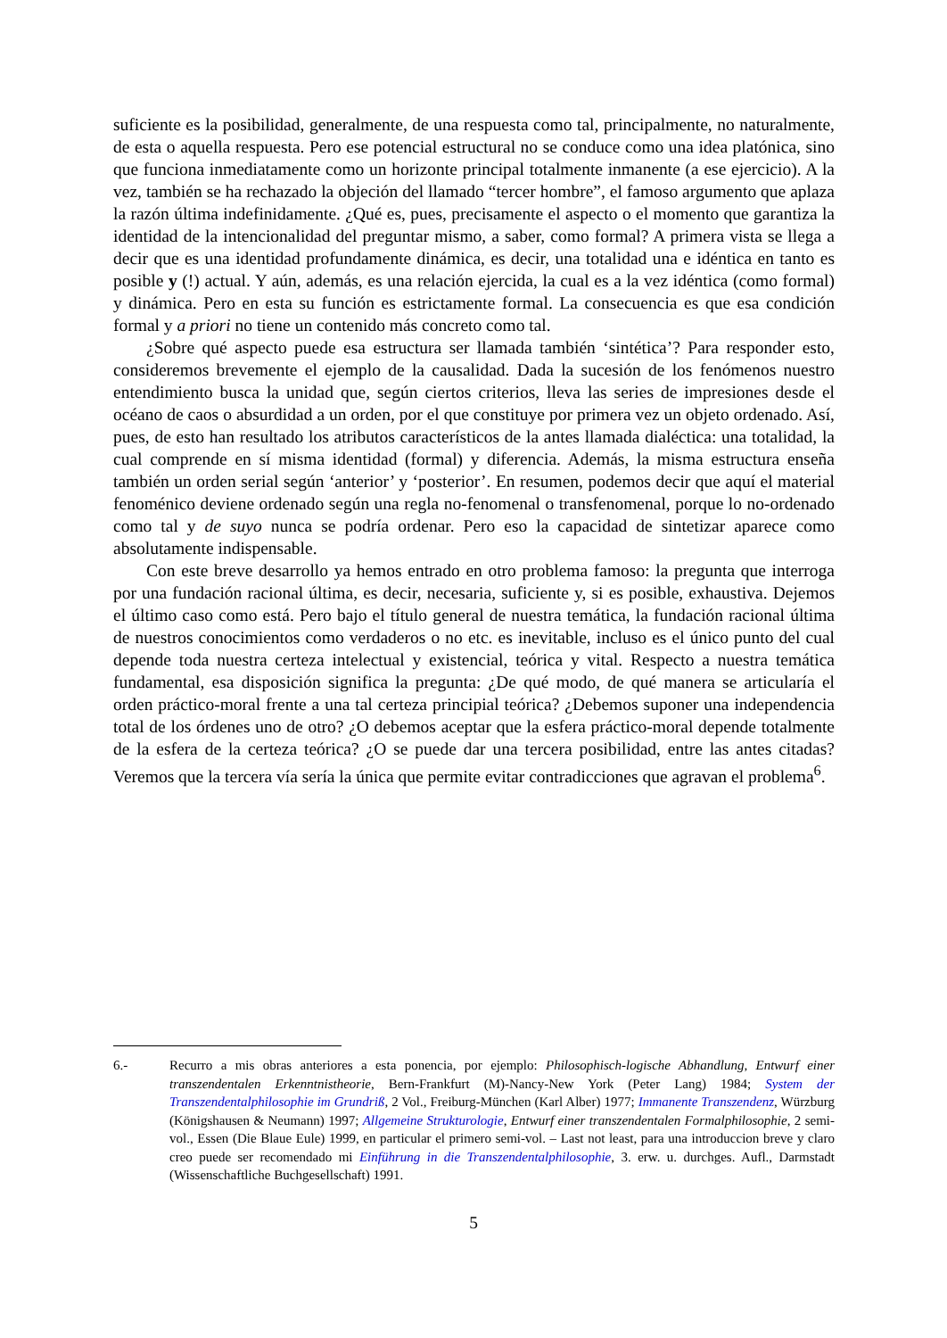suficiente es la posibilidad, generalmente, de una respuesta como tal, principalmente, no naturalmente, de esta o aquella respuesta. Pero ese potencial estructural no se conduce como una idea platónica, sino que funciona inmediatamente como un horizonte principal totalmente inmanente (a ese ejercicio). A la vez, también se ha rechazado la objeción del llamado “tercer hombre”, el famoso argumento que aplaza la razón última indefinidamente. ¿Qué es, pues, precisamente el aspecto o el momento que garantiza la identidad de la intencionalidad del preguntar mismo, a saber, como formal? A primera vista se llega a decir que es una identidad profundamente dinámica, es decir, una totalidad una e idéntica en tanto es posible y (!) actual. Y aún, además, es una relación ejercida, la cual es a la vez idéntica (como formal) y dinámica. Pero en esta su función es estrictamente formal. La consecuencia es que esa condición formal y a priori no tiene un contenido más concreto como tal.
¿Sobre qué aspecto puede esa estructura ser llamada también ‘sintética’? Para responder esto, consideremos brevemente el ejemplo de la causalidad. Dada la sucesión de los fenómenos nuestro entendimiento busca la unidad que, según ciertos criterios, lleva las series de impresiones desde el océano de caos o absurdidad a un orden, por el que constituye por primera vez un objeto ordenado. Así, pues, de esto han resultado los atributos característicos de la antes llamada dialéctica: una totalidad, la cual comprende en sí misma identidad (formal) y diferencia. Además, la misma estructura enseña también un orden serial según ‘anterior’ y ‘posterior’. En resumen, podemos decir que aquí el material fenoménico deviene ordenado según una regla no-fenomenal o transfenomenal, porque lo no-ordenado como tal y de suyo nunca se podría ordenar. Pero eso la capacidad de sintetizar aparece como absolutamente indispensable.
Con este breve desarrollo ya hemos entrado en otro problema famoso: la pregunta que interroga por una fundación racional última, es decir, necesaria, suficiente y, si es posible, exhaustiva. Dejemos el último caso como está. Pero bajo el título general de nuestra temática, la fundación racional última de nuestros conocimientos como verdaderos o no etc. es inevitable, incluso es el único punto del cual depende toda nuestra certeza intelectual y existencial, teórica y vital. Respecto a nuestra temática fundamental, esa disposición significa la pregunta: ¿De qué modo, de qué manera se articularía el orden práctico-moral frente a una tal certeza principial teórica? ¿Debemos suponer una independencia total de los órdenes uno de otro? ¿O debemos aceptar que la esfera práctico-moral depende totalmente de la esfera de la certeza teórica? ¿O se puede dar una tercera posibilidad, entre las antes citadas? Veremos que la tercera vía sería la única que permite evitar contradicciones que agravan el problema<sup>6</sup>.
6.- Recurro a mis obras anteriores a esta ponencia, por ejemplo: Philosophisch-logische Abhandlung, Entwurf einer transzendentalen Erkenntnistheorie, Bern-Frankfurt (M)-Nancy-New York (Peter Lang) 1984; System der Transzendentalphilosophie im Grundriß, 2 Vol., Freiburg-München (Karl Alber) 1977; Immanente Transzendenz, Würzburg (Königshausen & Neumann) 1997; Allgemeine Strukturologie, Entwurf einer transzendentalen Formalphilosophie, 2 semi-vol., Essen (Die Blaue Eule) 1999, en particular el primero semi-vol. – Last not least, para una introduccion breve y claro creo puede ser recomendado mi Einführung in die Transzendentalphilosophie, 3. erw. u. durchges. Aufl., Darmstadt (Wissenschaftliche Buchgesellschaft) 1991.
5